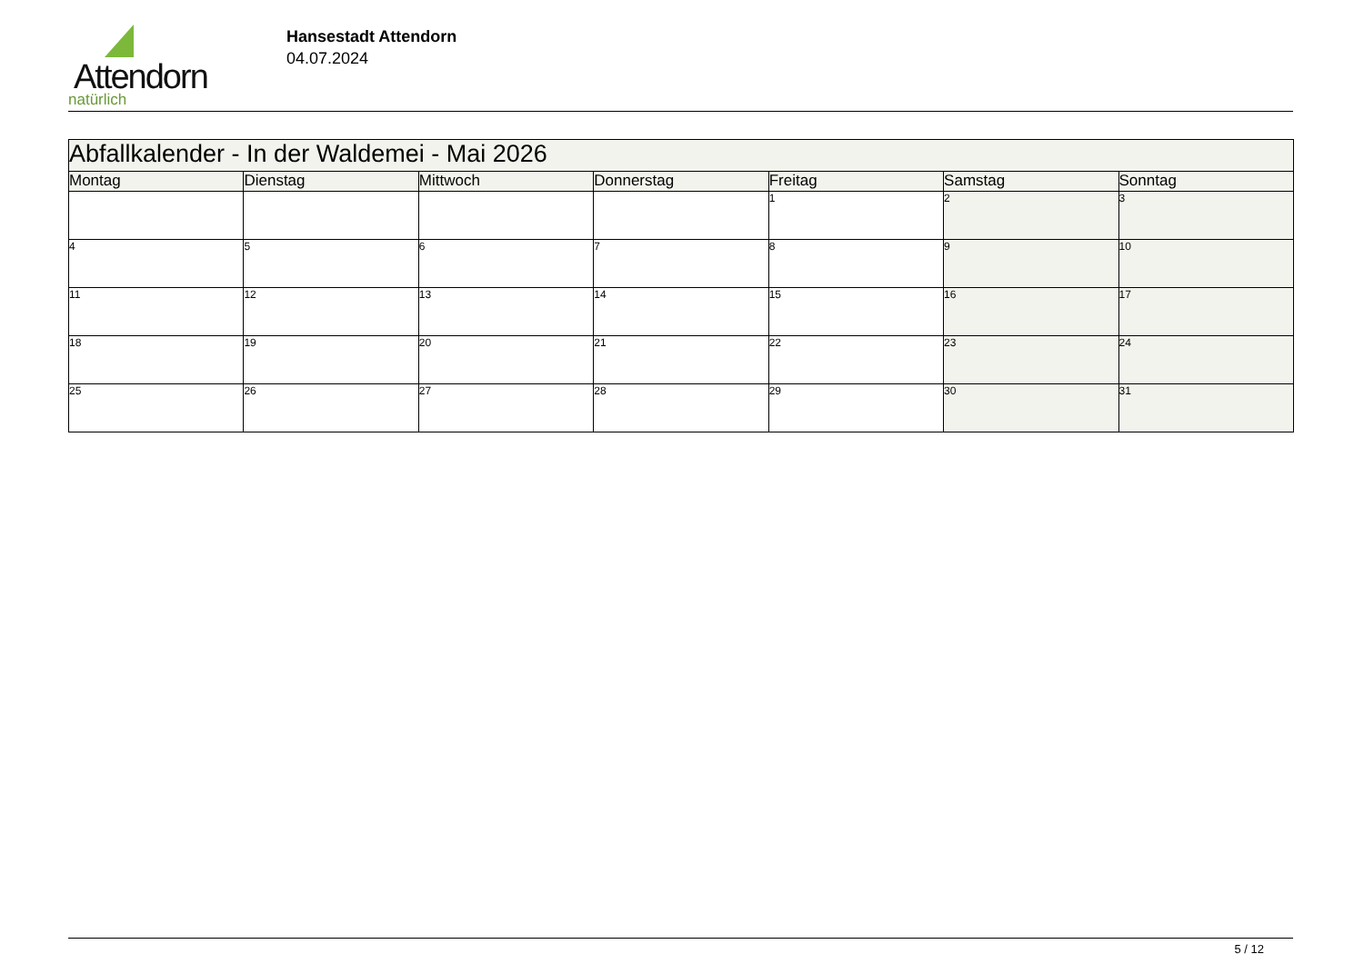Attendorn
natürlich
Hansestadt Attendorn
04.07.2024
| Abfallkalender - In der Waldemei - Mai 2026 | | | | | | |
| --- | --- | --- | --- | --- | --- | --- |
| Montag | Dienstag | Mittwoch | Donnerstag | Freitag | Samstag | Sonntag |
| | | | | 1 | 2 | 3 |
| 4 | 5 | 6 | 7 | 8 | 9 | 10 |
| 11 | 12 | 13 | 14 | 15 | 16 | 17 |
| 18 | 19 | 20 | 21 | 22 | 23 | 24 |
| 25 | 26 | 27 | 28 | 29 | 30 | 31 |
5 / 12